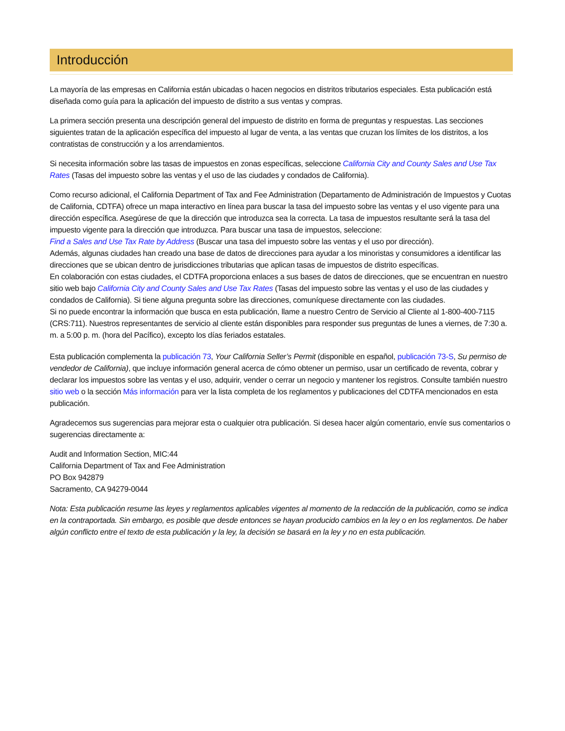Introducción
La mayoría de las empresas en California están ubicadas o hacen negocios en distritos tributarios especiales. Esta publicación está diseñada como guía para la aplicación del impuesto de distrito a sus ventas y compras.
La primera sección presenta una descripción general del impuesto de distrito en forma de preguntas y respuestas. Las secciones siguientes tratan de la aplicación específica del impuesto al lugar de venta, a las ventas que cruzan los límites de los distritos, a los contratistas de construcción y a los arrendamientos.
Si necesita información sobre las tasas de impuestos en zonas específicas, seleccione California City and County Sales and Use Tax Rates (Tasas del impuesto sobre las ventas y el uso de las ciudades y condados de California).
Como recurso adicional, el California Department of Tax and Fee Administration (Departamento de Administración de Impuestos y Cuotas de California, CDTFA) ofrece un mapa interactivo en línea para buscar la tasa del impuesto sobre las ventas y el uso vigente para una dirección específica. Asegúrese de que la dirección que introduzca sea la correcta. La tasa de impuestos resultante será la tasa del impuesto vigente para la dirección que introduzca. Para buscar una tasa de impuestos, seleccione:
Find a Sales and Use Tax Rate by Address (Buscar una tasa del impuesto sobre las ventas y el uso por dirección).
Además, algunas ciudades han creado una base de datos de direcciones para ayudar a los minoristas y consumidores a identificar las direcciones que se ubican dentro de jurisdicciones tributarias que aplican tasas de impuestos de distrito específicas.
En colaboración con estas ciudades, el CDTFA proporciona enlaces a sus bases de datos de direcciones, que se encuentran en nuestro sitio web bajo California City and County Sales and Use Tax Rates (Tasas del impuesto sobre las ventas y el uso de las ciudades y condados de California). Si tiene alguna pregunta sobre las direcciones, comuníquese directamente con las ciudades.
Si no puede encontrar la información que busca en esta publicación, llame a nuestro Centro de Servicio al Cliente al 1-800-400-7115 (CRS:711). Nuestros representantes de servicio al cliente están disponibles para responder sus preguntas de lunes a viernes, de 7:30 a. m. a 5:00 p. m. (hora del Pacífico), excepto los días feriados estatales.
Esta publicación complementa la publicación 73, Your California Seller’s Permit (disponible en español, publicación 73-S, Su permiso de vendedor de California), que incluye información general acerca de cómo obtener un permiso, usar un certificado de reventa, cobrar y declarar los impuestos sobre las ventas y el uso, adquirir, vender o cerrar un negocio y mantener los registros. Consulte también nuestro sitio web o la sección Más información para ver la lista completa de los reglamentos y publicaciones del CDTFA mencionados en esta publicación.
Agradecemos sus sugerencias para mejorar esta o cualquier otra publicación. Si desea hacer algún comentario, envíe sus comentarios o sugerencias directamente a:
Audit and Information Section, MIC:44
California Department of Tax and Fee Administration
PO Box 942879
Sacramento, CA 94279-0044
Nota: Esta publicación resume las leyes y reglamentos aplicables vigentes al momento de la redacción de la publicación, como se indica en la contraportada. Sin embargo, es posible que desde entonces se hayan producido cambios en la ley o en los reglamentos. De haber algún conflicto entre el texto de esta publicación y la ley, la decisión se basará en la ley y no en esta publicación.